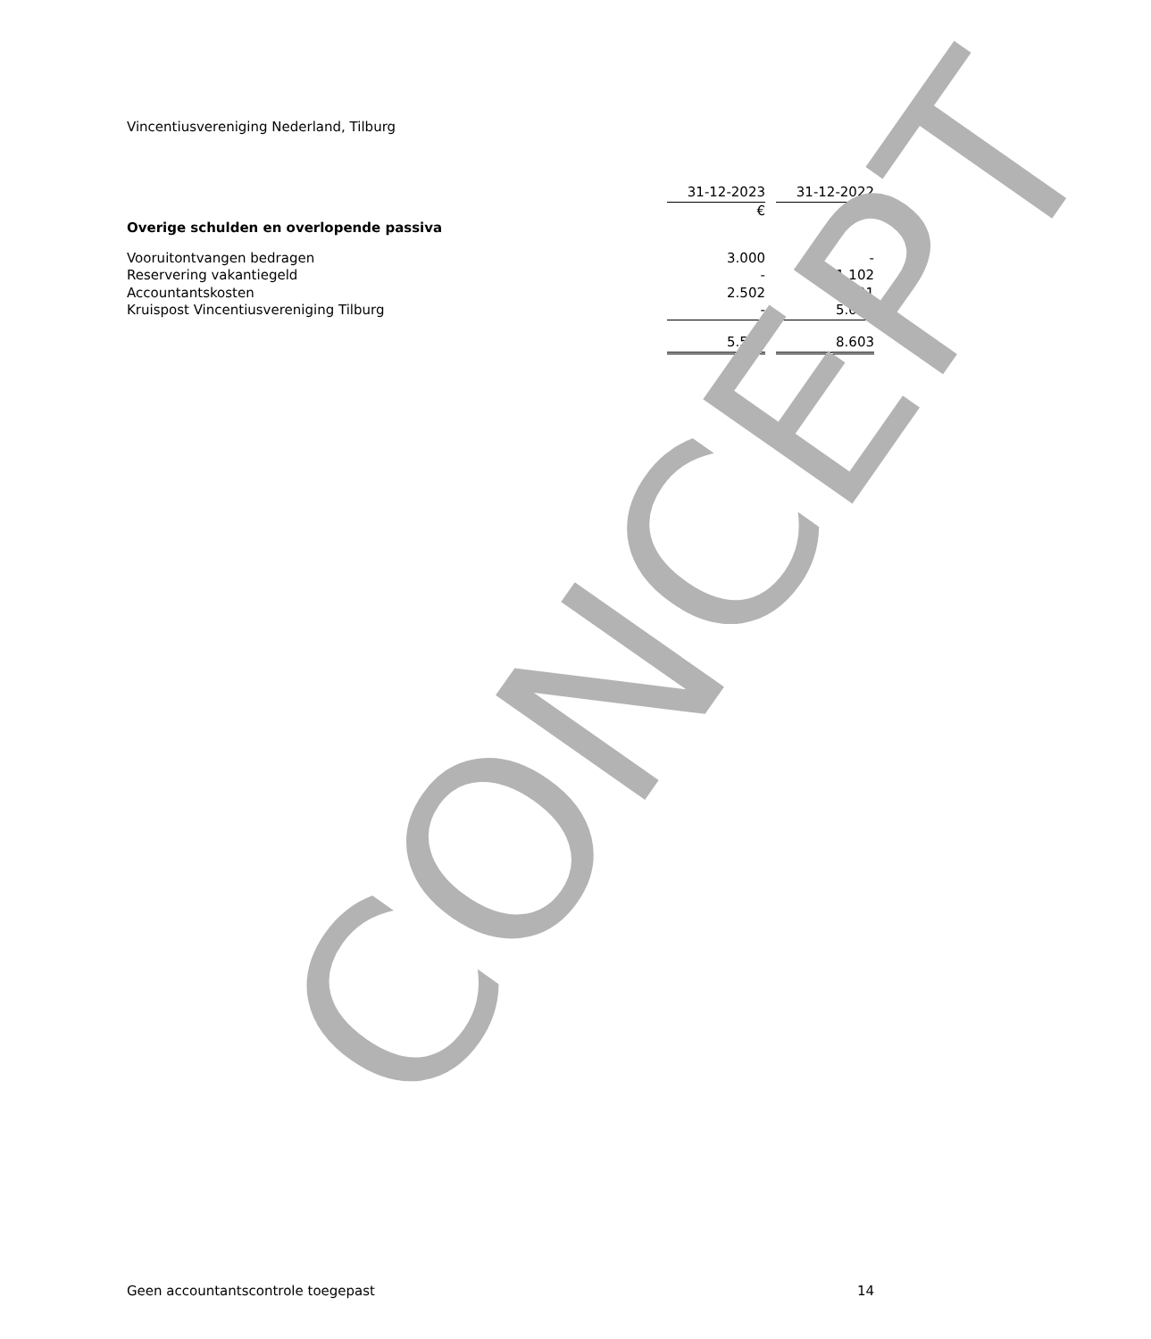Vincentiusvereniging Nederland, Tilburg
| | 31-12-2023 | | 31-12-2022 |
| | € | | € |
| Overige schulden en overlopende passiva | | | |
| Vooruitontvangen bedragen | 3.000 | | - |
| Reservering vakantiegeld | - | | 1.102 |
| Accountantskosten | 2.502 | | 2.501 |
| Kruispost Vincentiusvereniging Tilburg | - | | 5.000 |
| | 5.502 | | 8.603 |
CONCEPT
Geen accountantscontrole toegepast 14